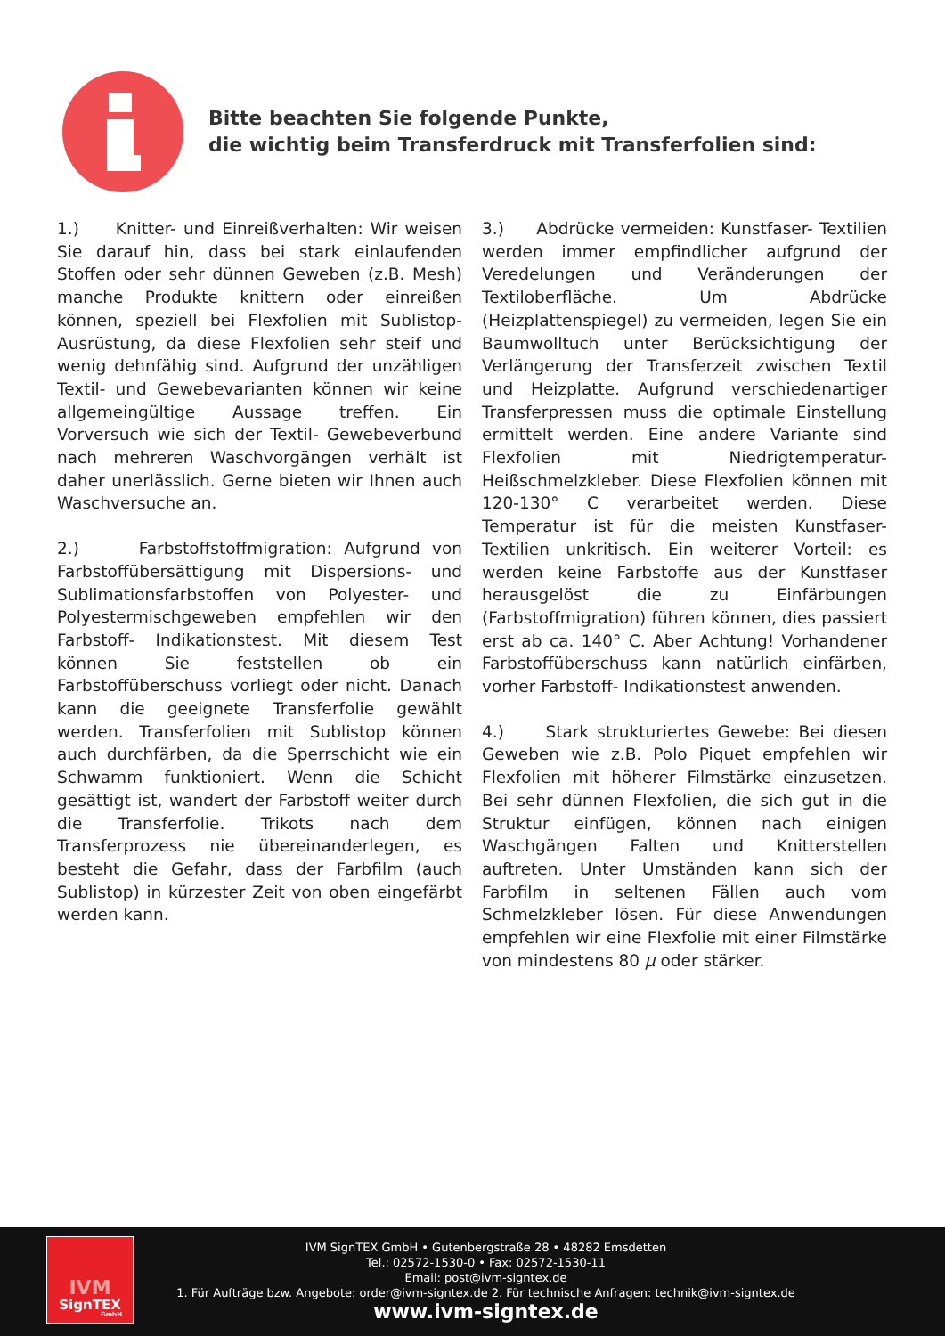Bitte beachten Sie folgende Punkte,
die wichtig beim Transferdruck mit Transferfolien sind:
1.) Knitter- und Einreißverhalten: Wir weisen Sie darauf hin, dass bei stark einlaufenden Stoffen oder sehr dünnen Geweben (z.B. Mesh) manche Produkte knittern oder einreißen können, speziell bei Flexfolien mit Sublistop- Ausrüstung, da diese Flexfolien sehr steif und wenig dehnfähig sind. Aufgrund der unzähligen Textil- und Gewebevarianten können wir keine allgemeingültige Aussage treffen. Ein Vorversuch wie sich der Textil- Gewebeverbund nach mehreren Waschvorgängen verhält ist daher unerlässlich. Gerne bieten wir Ihnen auch Waschversuche an.
2.) Farbstoffstoffmigration: Aufgrund von Farbstoffübersättigung mit Dispersions- und Sublimationsfarbstoffen von Polyester- und Polyestermischgeweben empfehlen wir den Farbstoff- Indikationstest. Mit diesem Test können Sie feststellen ob ein Farbstoffüberschuss vorliegt oder nicht. Danach kann die geeignete Transferfolie gewählt werden. Transferfolien mit Sublistop können auch durchfärben, da die Sperrschicht wie ein Schwamm funktioniert. Wenn die Schicht gesättigt ist, wandert der Farbstoff weiter durch die Transferfolie. Trikots nach dem Transferprozess nie übereinanderlegen, es besteht die Gefahr, dass der Farbfilm (auch Sublistop) in kürzester Zeit von oben eingefärbt werden kann.
3.) Abdrücke vermeiden: Kunstfaser- Textilien werden immer empfindlicher aufgrund der Veredelungen und Veränderungen der Textiloberfläche. Um Abdrücke (Heizplattenspiegel) zu vermeiden, legen Sie ein Baumwolltuch unter Berücksichtigung der Verlängerung der Transferzeit zwischen Textil und Heizplatte. Aufgrund verschiedenartiger Transferpressen muss die optimale Einstellung ermittelt werden. Eine andere Variante sind Flexfolien mit Niedrigtemperatur- Heißschmelzkleber. Diese Flexfolien können mit 120-130° C verarbeitet werden. Diese Temperatur ist für die meisten Kunstfaser- Textilien unkritisch. Ein weiterer Vorteil: es werden keine Farbstoffe aus der Kunstfaser herausgelöst die zu Einfärbungen (Farbstoffmigration) führen können, dies passiert erst ab ca. 140° C. Aber Achtung! Vorhandener Farbstoffüberschuss kann natürlich einfärben, vorher Farbstoff- Indikationstest anwenden.
4.) Stark strukturiertes Gewebe: Bei diesen Geweben wie z.B. Polo Piquet empfehlen wir Flexfolien mit höherer Filmstärke einzusetzen. Bei sehr dünnen Flexfolien, die sich gut in die Struktur einfügen, können nach einigen Waschgängen Falten und Knitterstellen auftreten. Unter Umständen kann sich der Farbfilm in seltenen Fällen auch vom Schmelzkleber lösen. Für diese Anwendungen empfehlen wir eine Flexfolie mit einer Filmstärke von mindestens 80 µ oder stärker.
IVM
SignTEX
GmbH
IVM SignTEX GmbH • Gutenbergstraße 28 • 48282 Emsdetten
Tel.: 02572-1530-0 • Fax: 02572-1530-11
Email: post@ivm-signtex.de
1. Für Aufträge bzw. Angebote: order@ivm-signtex.de 2. Für technische Anfragen: technik@ivm-signtex.de
www.ivm-signtex.de